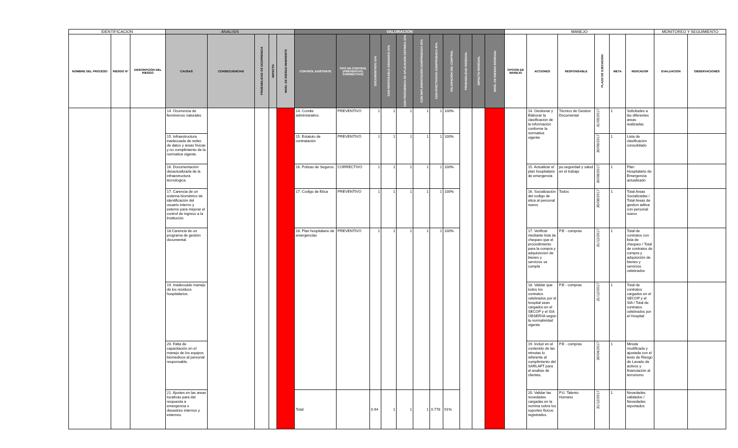| IDENTIFICACION | | | ANALISIS | | | | | VALORACIÓN | | | | | | | | | | | MANEJO | | | | | | MONITOREO Y SEGUIMIENTO | |
| --- | --- | --- | --- | --- | --- | --- | --- | --- | --- | --- | --- | --- | --- | --- | --- | --- | --- | --- | --- | --- | --- | --- | --- | --- | --- | --- |
| NOMBRE DEL PROCESO | RIESGO N° | DESCRIPCIÓN DEL RIESGO | CAUSAS | CONSECUENCIAS | PROBABILIDAD DE OCURRENCIA | IMPACTO | NIVEL DE RIESGO INHERENTE | CONTROL EXISTENTE | TIPO DE CONTROL (PREVENTIVO, CORRECTIVO) | DOCUMENTADO 10% | CON RESPOSABLE ASIGNADO 10% | CON FRECUENCIA DE APLICACION DEFINIDA 10% | CON IMPLEMENTACIÓN COMPROBADA 30% | CON EFECTIVIDAD COMPROBADA 40% | VALORACIÓN DEL CONTROL | PROBABILIDAD RESIDUAL | IMPACTO RESIDUAL | NIVEL DE RIESGO RESIDUAL | OPCION DE MANEJO | ACCIONES | RESPONSABLE | PLAZO DE EJECUCION | META | INDICADOR | EVALUACION | OBSERVACIONES |
| | | | 14. Ocurrencia de fenómenos naturales | | | | | 14. Comite administrativo. | PREVENTIVO | 1 | 1 | 1 | 1 | 1 | 100% | | | | | 14. Gestionar y Elaborar la clasificación de la información conforme la normativa vigente | Técnico de Gestion Documental | 31/05/2017 | 1 | Solicitudes a las diferentes areas realizadas | | |
| | | | 15. Infraestructura inadecuada de redes de datos y áreas físicas y no cumplimiento de la normativa vigente. | | | | | 15. Estatuto de contratación | PREVENTIVO | 1 | 1 | 1 | 1 | 1 | 100% | | | | | | | 30/09/2017 | 1 | Lista de clasificación consolidado | | |
| | | | 16. Documentación desactualizada de la infraestructura técnologica. | | | | | 16. Polizas de Seguros | CORRECTIVO | 1 | 1 | 1 | 1 | 1 | 100% | | | | | 15. Actualizar el plan hospitalario de emergencia | pu.seguridad y salud en el trabajo | 30/08/2017 | 1 | Plan Hospitalario de Emergencia actualizado | | |
| | | | 17. Carencia de un sistema biométrico de identificación del usuario interno y externo para mejorar el control de ingreso a la Institución. | | | | | 17. Codigo de Etica | PREVENTIVO | 1 | 1 | 1 | 1 | 1 | 100% | | | | | 16. Socialización del codigo de ética al personal nuevo | Todos | 30/08/2017 | 1 | Total Areas Socializadas / Total Areas de gestion adtiva con personal nuevo | | |
| | | | 18.Carencia de un programa de gestión documental. | | | | | 18. Plan hospitalario de emergencias | PREVENTIVO | 1 | 1 | 1 | 1 | 1 | 100% | | | | | 17. Verificar mediante lista de chequeo que el procedimiento para la compra y adquisiscion de bienes y servicios se cumpla | P.E - compras | 31/12/2017 | 1 | Total de contratos con lista de chequeo / Total de contratos de compra y adquisición de bienes y servicios celebrados | | |
| | | | 19. Inadecuado manejo de los residuos hospitalarios. | | | | | | | | | | | | | | | | | 18. Validar que todos los contratos celebrados por el hospital sean cargados en el SECOP y el SIA OBSERVA según la normatividad vigente | P.E - compras | 31/12/2017 | 1 | Total de contratos cargados en el SECOP y el SIA / Total de contratos celebrados por el Hospital | | |
| | | | 20. Falta de capacitación en el manejo de los equipos biomedicos al personal responsable. | | | | | | | | | | | | | | | | | 19. Incluir en el contenido de las minutas lo referente al cumplimiento del SARLAFT para el analisis de clientes. | P.E - compras | 30/04/2017 | 1 | Minuta modificada y ajustada con el texto de Riesgo de Lavado de activos y financiación al terrorismo | | |
| | | | 21. Ajustes en las areas locativas para dar respuesta a emergencia o desastres internos y externos. | | | | | Total | | 0.94 | 1 | 1 | 1 | 0.778 | 91% | | | | | 20. Validar las novedades cargadas en la nomina sobre los soportes fisicos registrados. | P.U. Talento Humano | 31/12/2017 | 1 | Novedades validados / Novedades reportados | | |